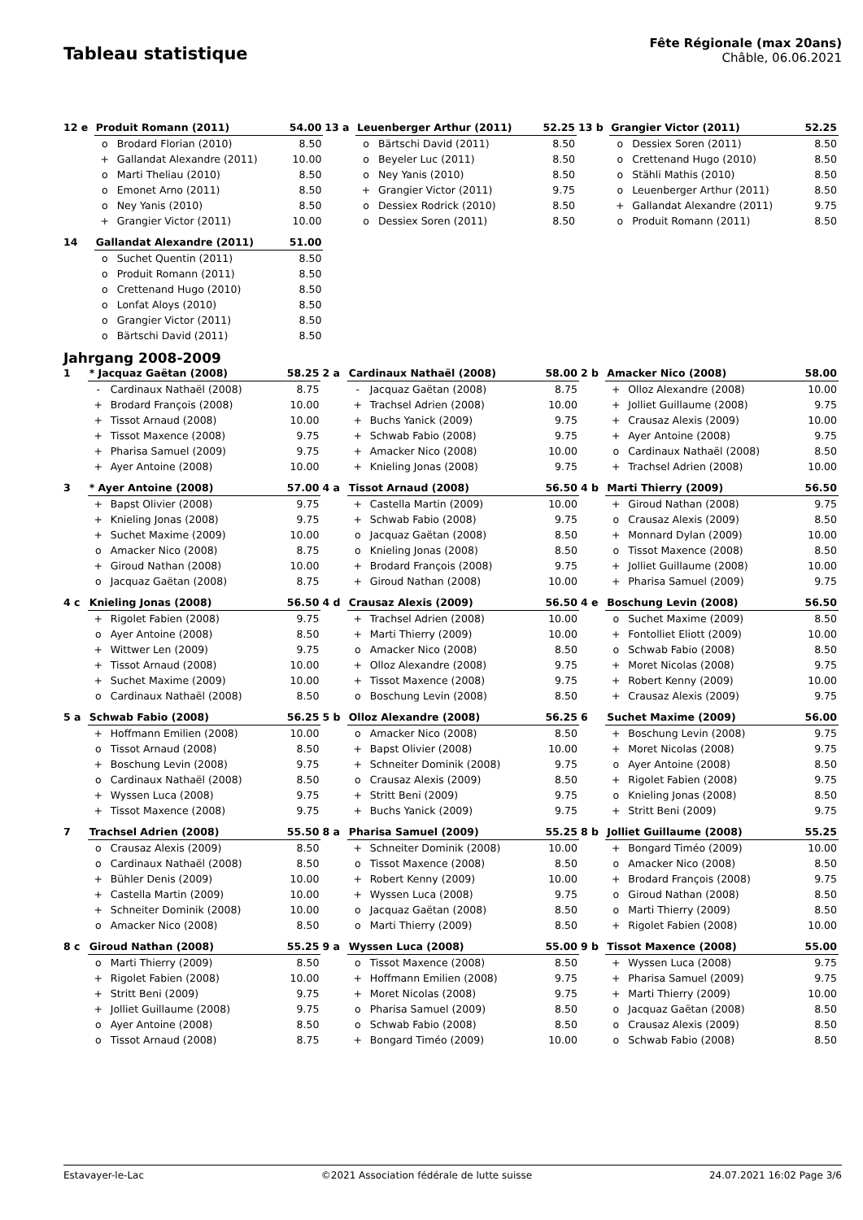Tableau statistique
Fête Régionale (max 20ans)
Châble, 06.06.2021
| 12 e | Produit Romann (2011) | | 54.00 | 13 a | Leuenberger Arthur (2011) | | 52.25 | 13 b | Grangier Victor (2011) | | 52.25 |
| | o | Brodard Florian (2010) | 8.50 | | o | Bärtschi David (2011) | 8.50 | | o | Dessiex Soren (2011) | 8.50 |
| | + | Gallandat Alexandre (2011) | 10.00 | | o | Beyeler Luc (2011) | 8.50 | | o | Crettenand Hugo (2010) | 8.50 |
| | o | Marti Theliau (2010) | 8.50 | | o | Ney Yanis (2010) | 8.50 | | o | Stähli Mathis (2010) | 8.50 |
| | o | Emonet Arno (2011) | 8.50 | | + | Grangier Victor (2011) | 9.75 | | o | Leuenberger Arthur (2011) | 8.50 |
| | o | Ney Yanis (2010) | 8.50 | | o | Dessiex Rodrick (2010) | 8.50 | | + | Gallandat Alexandre (2011) | 9.75 |
| | + | Grangier Victor (2011) | 10.00 | | o | Dessiex Soren (2011) | 8.50 | | o | Produit Romann (2011) | 8.50 |
| 14 | Gallandat Alexandre (2011) | | 51.00 | | | | | | | | |
| | o | Suchet Quentin (2011) | 8.50 | | | | | | | | |
| | o | Produit Romann (2011) | 8.50 | | | | | | | | |
| | o | Crettenand Hugo (2010) | 8.50 | | | | | | | | |
| | o | Lonfat Aloys (2010) | 8.50 | | | | | | | | |
| | o | Grangier Victor (2011) | 8.50 | | | | | | | | |
| | o | Bärtschi David (2011) | 8.50 | | | | | | | | |
Jahrgang 2008-2009
| 1 | * Jacquaz Gaëtan (2008) | | 58.25 | 2 a | Cardinaux Nathaël (2008) | | 58.00 | 2 b | Amacker Nico (2008) | | 58.00 |
| | - | Cardinaux Nathaël (2008) | 8.75 | | - | Jacquaz Gaëtan (2008) | 8.75 | | + | Olloz Alexandre (2008) | 10.00 |
| | + | Brodard François (2008) | 10.00 | | + | Trachsel Adrien (2008) | 10.00 | | + | Jolliet Guillaume (2008) | 9.75 |
| | + | Tissot Arnaud (2008) | 10.00 | | + | Buchs Yanick (2009) | 9.75 | | + | Crausaz Alexis (2009) | 10.00 |
| | + | Tissot Maxence (2008) | 9.75 | | + | Schwab Fabio (2008) | 9.75 | | + | Ayer Antoine (2008) | 9.75 |
| | + | Pharisa Samuel (2009) | 9.75 | | + | Amacker Nico (2008) | 10.00 | | o | Cardinaux Nathaël (2008) | 8.50 |
| | + | Ayer Antoine (2008) | 10.00 | | + | Knieling Jonas (2008) | 9.75 | | + | Trachsel Adrien (2008) | 10.00 |
| 3 | * Ayer Antoine (2008) | | 57.00 | 4 a | Tissot Arnaud (2008) | | 56.50 | 4 b | Marti Thierry (2009) | | 56.50 |
| | + | Bapst Olivier (2008) | 9.75 | | + | Castella Martin (2009) | 10.00 | | + | Giroud Nathan (2008) | 9.75 |
| | + | Knieling Jonas (2008) | 9.75 | | + | Schwab Fabio (2008) | 9.75 | | o | Crausaz Alexis (2009) | 8.50 |
| | + | Suchet Maxime (2009) | 10.00 | | o | Jacquaz Gaëtan (2008) | 8.50 | | + | Monnard Dylan (2009) | 10.00 |
| | o | Amacker Nico (2008) | 8.75 | | o | Knieling Jonas (2008) | 8.50 | | o | Tissot Maxence (2008) | 8.50 |
| | + | Giroud Nathan (2008) | 10.00 | | + | Brodard François (2008) | 9.75 | | + | Jolliet Guillaume (2008) | 10.00 |
| | o | Jacquaz Gaëtan (2008) | 8.75 | | + | Giroud Nathan (2008) | 10.00 | | + | Pharisa Samuel (2009) | 9.75 |
| 4 c | Knieling Jonas (2008) | | 56.50 | 4 d | Crausaz Alexis (2009) | | 56.50 | 4 e | Boschung Levin (2008) | | 56.50 |
| | + | Rigolet Fabien (2008) | 9.75 | | + | Trachsel Adrien (2008) | 10.00 | | o | Suchet Maxime (2009) | 8.50 |
| | o | Ayer Antoine (2008) | 8.50 | | + | Marti Thierry (2009) | 10.00 | | + | Fontolliet Eliott (2009) | 10.00 |
| | + | Wittwer Len (2009) | 9.75 | | o | Amacker Nico (2008) | 8.50 | | o | Schwab Fabio (2008) | 8.50 |
| | + | Tissot Arnaud (2008) | 10.00 | | + | Olloz Alexandre (2008) | 9.75 | | + | Moret Nicolas (2008) | 9.75 |
| | + | Suchet Maxime (2009) | 10.00 | | + | Tissot Maxence (2008) | 9.75 | | + | Robert Kenny (2009) | 10.00 |
| | o | Cardinaux Nathaël (2008) | 8.50 | | o | Boschung Levin (2008) | 8.50 | | + | Crausaz Alexis (2009) | 9.75 |
| 5 a | Schwab Fabio (2008) | | 56.25 | 5 b | Olloz Alexandre (2008) | | 56.25 | 6 | Suchet Maxime (2009) | | 56.00 |
| | + | Hoffmann Emilien (2008) | 10.00 | | o | Amacker Nico (2008) | 8.50 | | + | Boschung Levin (2008) | 9.75 |
| | o | Tissot Arnaud (2008) | 8.50 | | + | Bapst Olivier (2008) | 10.00 | | + | Moret Nicolas (2008) | 9.75 |
| | + | Boschung Levin (2008) | 9.75 | | + | Schneiter Dominik (2008) | 9.75 | | o | Ayer Antoine (2008) | 8.50 |
| | o | Cardinaux Nathaël (2008) | 8.50 | | o | Crausaz Alexis (2009) | 8.50 | | + | Rigolet Fabien (2008) | 9.75 |
| | + | Wyssen Luca (2008) | 9.75 | | + | Stritt Beni (2009) | 9.75 | | o | Knieling Jonas (2008) | 8.50 |
| | + | Tissot Maxence (2008) | 9.75 | | + | Buchs Yanick (2009) | 9.75 | | + | Stritt Beni (2009) | 9.75 |
| 7 | Trachsel Adrien (2008) | | 55.50 | 8 a | Pharisa Samuel (2009) | | 55.25 | 8 b | Jolliet Guillaume (2008) | | 55.25 |
| | o | Crausaz Alexis (2009) | 8.50 | | + | Schneiter Dominik (2008) | 10.00 | | + | Bongard Timéo (2009) | 10.00 |
| | o | Cardinaux Nathaël (2008) | 8.50 | | o | Tissot Maxence (2008) | 8.50 | | o | Amacker Nico (2008) | 8.50 |
| | + | Bühler Denis (2009) | 10.00 | | + | Robert Kenny (2009) | 10.00 | | + | Brodard François (2008) | 9.75 |
| | + | Castella Martin (2009) | 10.00 | | + | Wyssen Luca (2008) | 9.75 | | o | Giroud Nathan (2008) | 8.50 |
| | + | Schneiter Dominik (2008) | 10.00 | | o | Jacquaz Gaëtan (2008) | 8.50 | | o | Marti Thierry (2009) | 8.50 |
| | o | Amacker Nico (2008) | 8.50 | | o | Marti Thierry (2009) | 8.50 | | + | Rigolet Fabien (2008) | 10.00 |
| 8 c | Giroud Nathan (2008) | | 55.25 | 9 a | Wyssen Luca (2008) | | 55.00 | 9 b | Tissot Maxence (2008) | | 55.00 |
| | o | Marti Thierry (2009) | 8.50 | | o | Tissot Maxence (2008) | 8.50 | | + | Wyssen Luca (2008) | 9.75 |
| | + | Rigolet Fabien (2008) | 10.00 | | + | Hoffmann Emilien (2008) | 9.75 | | + | Pharisa Samuel (2009) | 9.75 |
| | + | Stritt Beni (2009) | 9.75 | | + | Moret Nicolas (2008) | 9.75 | | + | Marti Thierry (2009) | 10.00 |
| | + | Jolliet Guillaume (2008) | 9.75 | | o | Pharisa Samuel (2009) | 8.50 | | o | Jacquaz Gaëtan (2008) | 8.50 |
| | o | Ayer Antoine (2008) | 8.50 | | o | Schwab Fabio (2008) | 8.50 | | o | Crausaz Alexis (2009) | 8.50 |
| | o | Tissot Arnaud (2008) | 8.75 | | + | Bongard Timéo (2009) | 10.00 | | o | Schwab Fabio (2008) | 8.50 |
Estavayer-le-Lac ©2021 Association fédérale de lutte suisse 24.07.2021 16:02 Page 3/6